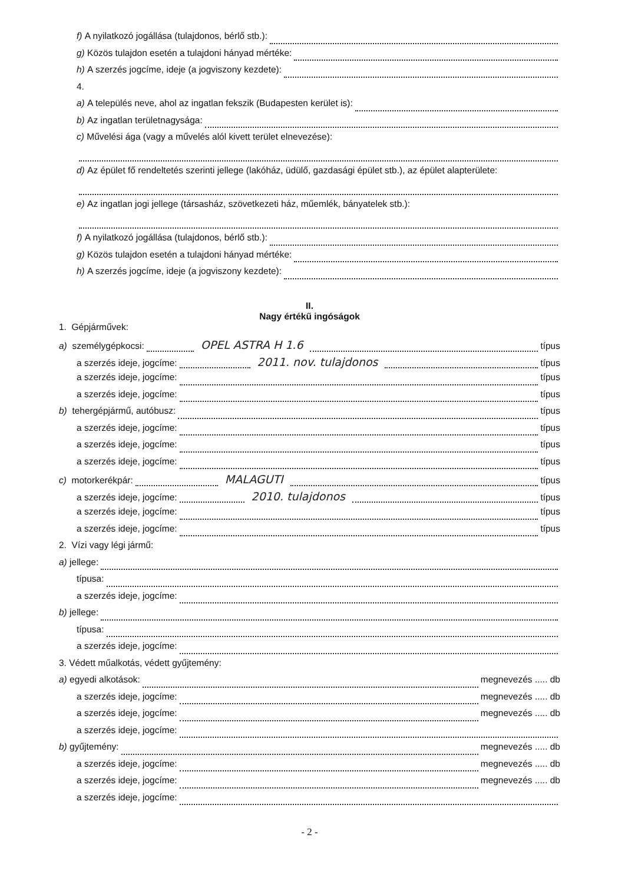f) A nyilatkozó jogállása (tulajdonos, bérlő stb.):
g) Közös tulajdon esetén a tulajdoni hányad mértéke:
h) A szerzés jogcíme, ideje (a jogviszony kezdete):
4.
a) A település neve, ahol az ingatlan fekszik (Budapesten kerület is):
b) Az ingatlan területnagysága:
c) Művelési ága (vagy a művelés alól kivett terület elnevezése):
d) Az épület fő rendeltetés szerinti jellege (lakóház, üdülő, gazdasági épület stb.), az épület alapterülete:
e) Az ingatlan jogi jellege (társasház, szövetkezeti ház, műemlék, bányatelek stb.):
f) A nyilatkozó jogállása (tulajdonos, bérlő stb.):
g) Közös tulajdon esetén a tulajdoni hányad mértéke:
h) A szerzés jogcíme, ideje (a jogviszony kezdete):
II.
Nagy értékű ingóságok
1. Gépjárművek:
a) személygépkocsi: OPEL ASTRA H 1.6 típus
a szerzés ideje, jogcíme: 2011. nov. tulajdonos típus
a szerzés ideje, jogcíme: típus
a szerzés ideje, jogcíme: típus
b) tehergépjármű, autóbusz: típus
a szerzés ideje, jogcíme: típus
a szerzés ideje, jogcíme: típus
a szerzés ideje, jogcíme: típus
c) motorkerékpár: MALAGUTI típus
a szerzés ideje, jogcíme: 2010. tulajdonos típus
a szerzés ideje, jogcíme: típus
a szerzés ideje, jogcíme: típus
2. Vízi vagy légi jármű:
a) jellege:
típusa:
a szerzés ideje, jogcíme:
b) jellege:
típusa:
a szerzés ideje, jogcíme:
3. Védett műalkotás, védett gyűjtemény:
a) egyedi alkotások: megnevezés ..... db
a szerzés ideje, jogcíme: megnevezés ..... db
a szerzés ideje, jogcíme: megnevezés ..... db
a szerzés ideje, jogcíme:
b) gyűjtemény: megnevezés ..... db
a szerzés ideje, jogcíme: megnevezés ..... db
a szerzés ideje, jogcíme: megnevezés ..... db
a szerzés ideje, jogcíme:
- 2 -